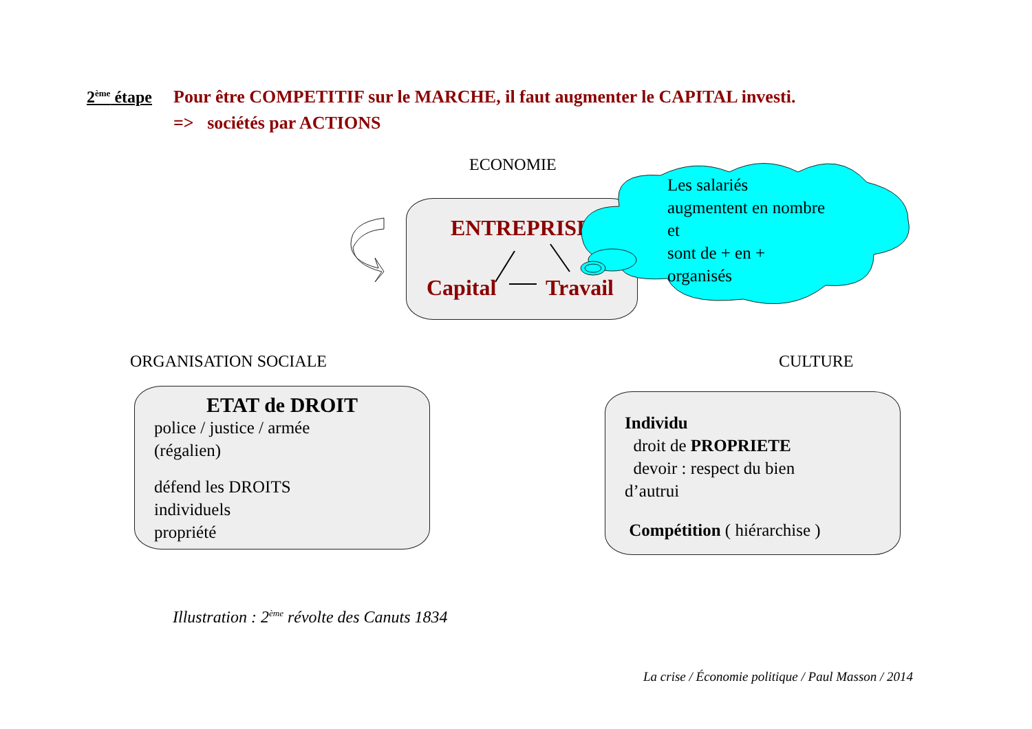2<sup>ème</sup> étape
Pour être COMPETITIF sur le MARCHE, il faut augmenter le CAPITAL investi.
=> sociétés par ACTIONS
ECONOMIE
ENTREPRISE
Capital Travail
Les salariés
augmentent en nombre
et
sont de + en +
organisés
ORGANISATION SOCIALE CULTURE
ETAT de DROIT
police / justice / armée
(régalien)
défend les DROITS
individuels
propriété
Individu
droit de PROPRIETE
devoir : respect du bien
d’autrui
Compétition ( hiérarchise )
Illustration : 2<sup>ème</sup> révolte des Canuts 1834
La crise / Économie politique / Paul Masson / 2014